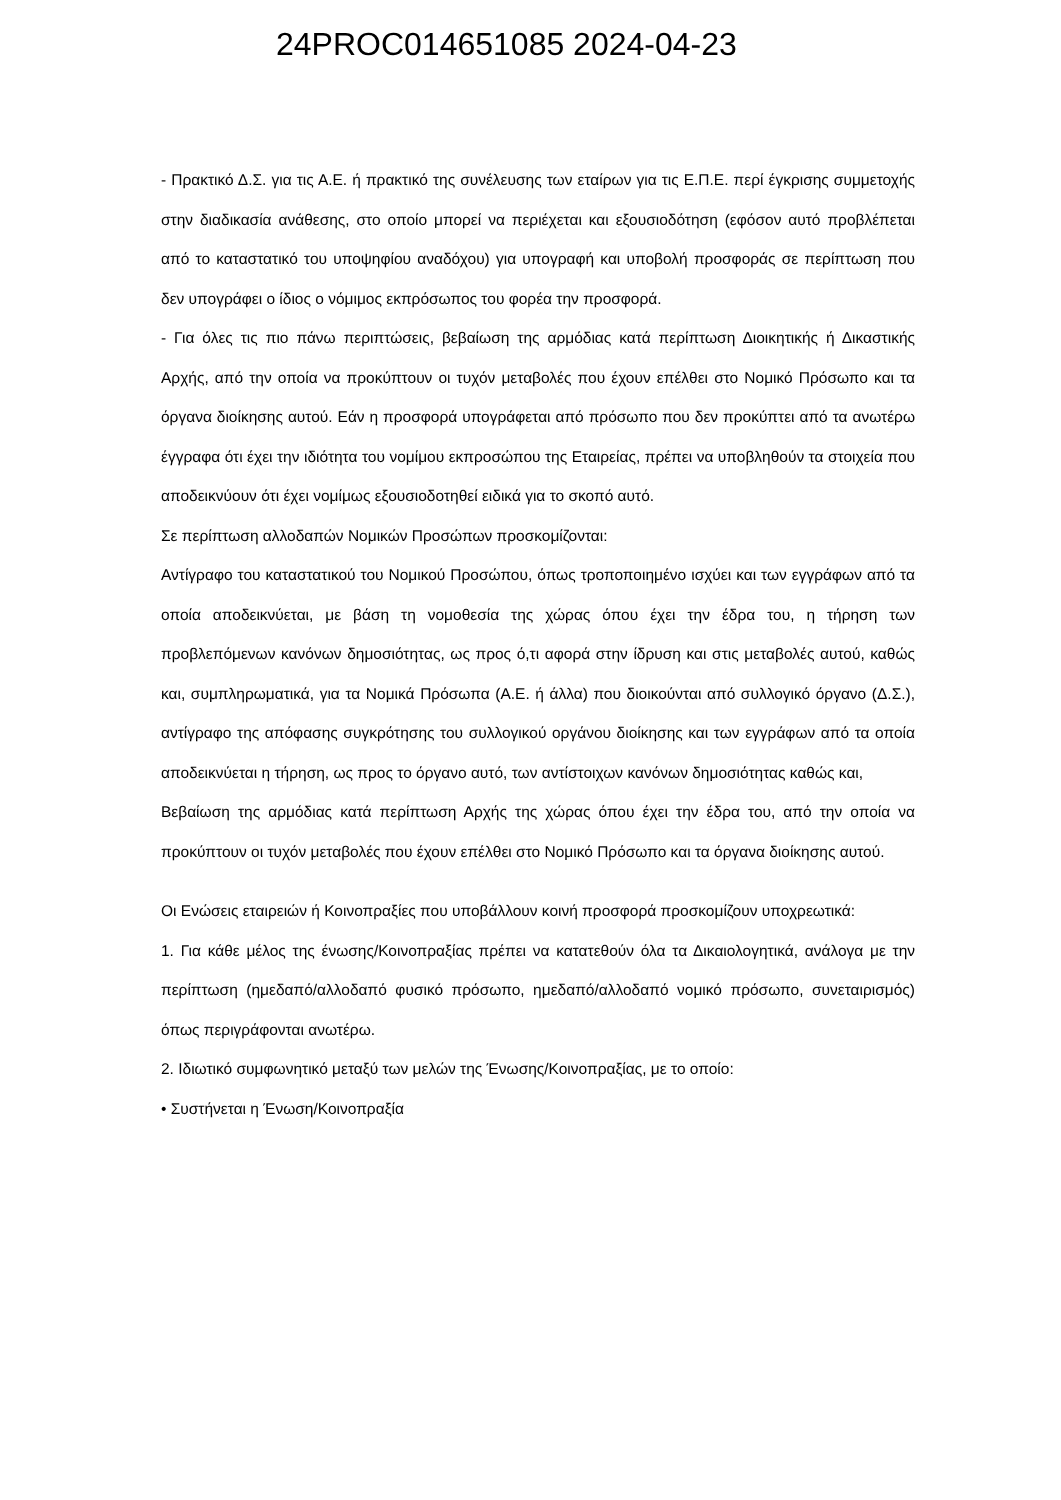24PROC014651085 2024-04-23
- Πρακτικό Δ.Σ. για τις Α.Ε. ή πρακτικό της συνέλευσης των εταίρων για τις Ε.Π.Ε. περί έγκρισης συμμετοχής στην διαδικασία ανάθεσης, στο οποίο μπορεί να περιέχεται και εξουσιοδότηση (εφόσον αυτό προβλέπεται από το καταστατικό του υποψηφίου αναδόχου) για υπογραφή και υποβολή προσφοράς σε περίπτωση που δεν υπογράφει ο ίδιος ο νόμιμος εκπρόσωπος του φορέα την προσφορά.
- Για όλες τις πιο πάνω περιπτώσεις, βεβαίωση της αρμόδιας κατά περίπτωση Διοικητικής ή Δικαστικής Αρχής, από την οποία να προκύπτουν οι τυχόν μεταβολές που έχουν επέλθει στο Νομικό Πρόσωπο και τα όργανα διοίκησης αυτού. Εάν η προσφορά υπογράφεται από πρόσωπο που δεν προκύπτει από τα ανωτέρω έγγραφα ότι έχει την ιδιότητα του νομίμου εκπροσώπου της Εταιρείας, πρέπει να υποβληθούν τα στοιχεία που αποδεικνύουν ότι έχει νομίμως εξουσιοδοτηθεί ειδικά για το σκοπό αυτό.
Σε περίπτωση αλλοδαπών Νομικών Προσώπων προσκομίζονται:
Αντίγραφο του καταστατικού του Νομικού Προσώπου, όπως τροποποιημένο ισχύει και των εγγράφων από τα οποία αποδεικνύεται, με βάση τη νομοθεσία της χώρας όπου έχει την έδρα του, η τήρηση των προβλεπόμενων κανόνων δημοσιότητας, ως προς ό,τι αφορά στην ίδρυση και στις μεταβολές αυτού, καθώς και, συμπληρωματικά, για τα Νομικά Πρόσωπα (Α.Ε. ή άλλα) που διοικούνται από συλλογικό όργανο (Δ.Σ.), αντίγραφο της απόφασης συγκρότησης του συλλογικού οργάνου διοίκησης και των εγγράφων από τα οποία αποδεικνύεται η τήρηση, ως προς το όργανο αυτό, των αντίστοιχων κανόνων δημοσιότητας καθώς και,
Βεβαίωση της αρμόδιας κατά περίπτωση Αρχής της χώρας όπου έχει την έδρα του, από την οποία να προκύπτουν οι τυχόν μεταβολές που έχουν επέλθει στο Νομικό Πρόσωπο και τα όργανα διοίκησης αυτού.
Οι Ενώσεις εταιρειών ή Κοινοπραξίες που υποβάλλουν κοινή προσφορά προσκομίζουν υποχρεωτικά:
1. Για κάθε μέλος της ένωσης/Κοινοπραξίας πρέπει να κατατεθούν όλα τα Δικαιολογητικά, ανάλογα με την περίπτωση (ημεδαπό/αλλοδαπό φυσικό πρόσωπο, ημεδαπό/αλλοδαπό νομικό πρόσωπο, συνεταιρισμός) όπως περιγράφονται ανωτέρω.
2. Ιδιωτικό συμφωνητικό μεταξύ των μελών της Ένωσης/Κοινοπραξίας, με το οποίο:
• Συστήνεται η Ένωση/Κοινοπραξία